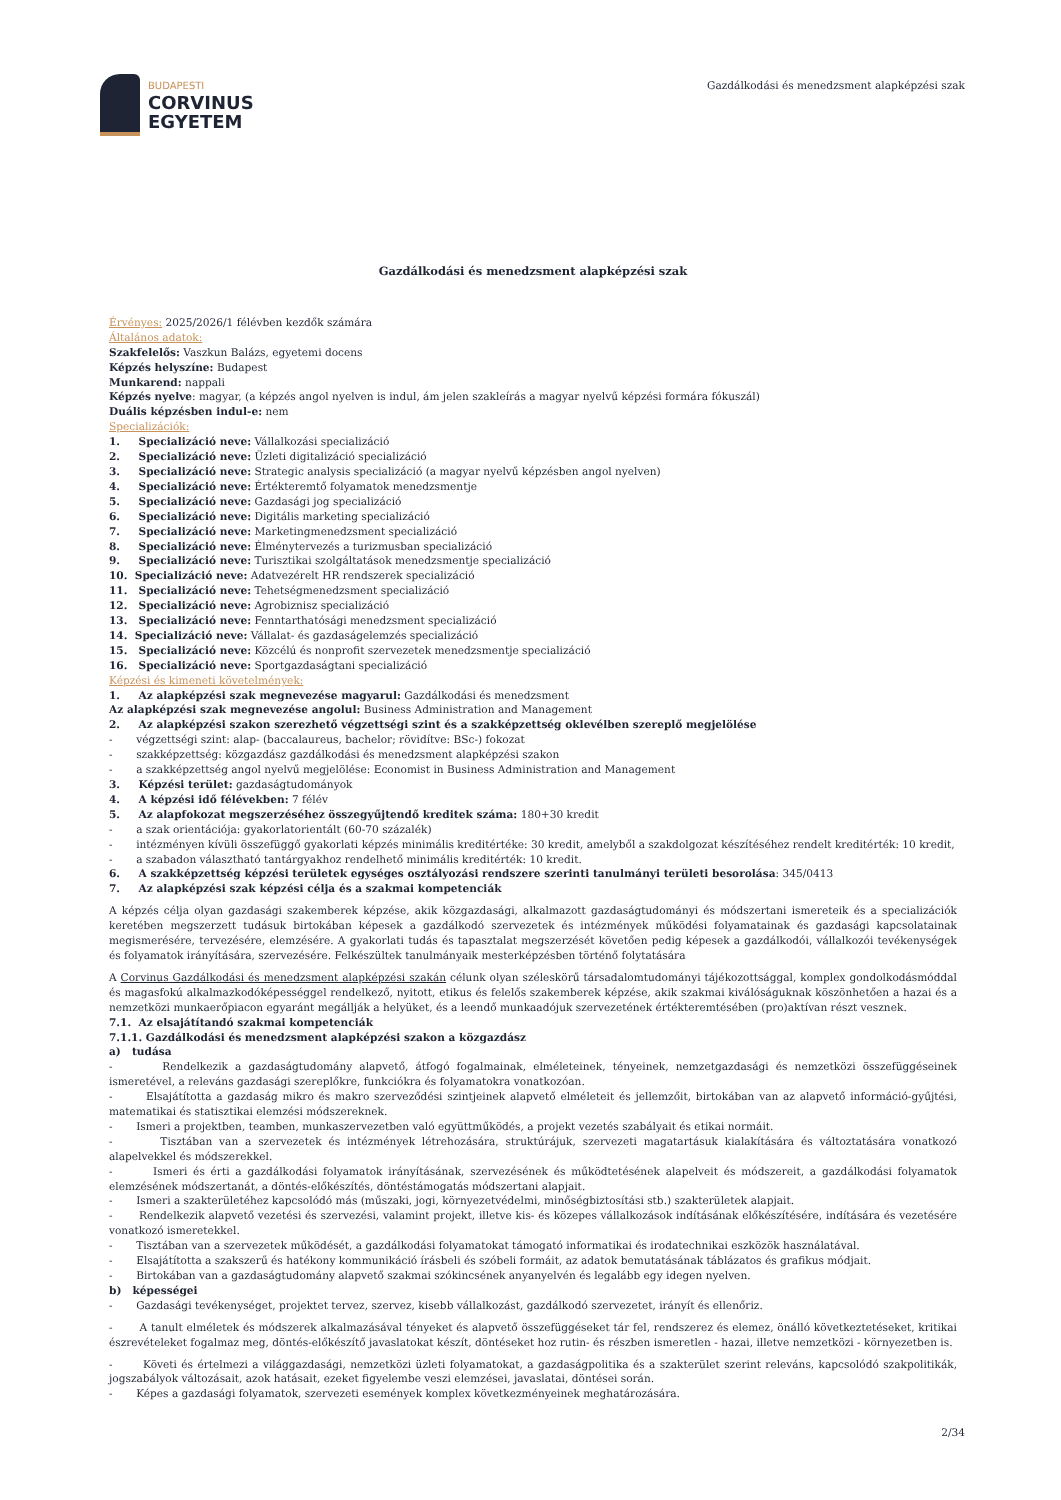BUDAPESTI
CORVINUS
EGYETEM
Gazdálkodási és menedzsment alapképzési szak
Gazdálkodási és menedzsment alapképzési szak
Érvényes: 2025/2026/1 félévben kezdők számára
Általános adatok:
Szakfelelős: Vaszkun Balázs, egyetemi docens
Képzés helyszíne: Budapest
Munkarend: nappali
Képzés nyelve: magyar, (a képzés angol nyelven is indul, ám jelen szakleírás a magyar nyelvű képzési formára fókuszál)
Duális képzésben indul-e: nem
Specializációk:
1. Specializáció neve: Vállalkozási specializáció
2. Specializáció neve: Üzleti digitalizáció specializáció
3. Specializáció neve: Strategic analysis specializáció (a magyar nyelvű képzésben angol nyelven)
4. Specializáció neve: Értékteremtő folyamatok menedzsmentje
5. Specializáció neve: Gazdasági jog specializáció
6. Specializáció neve: Digitális marketing specializáció
7. Specializáció neve: Marketingmenedzsment specializáció
8. Specializáció neve: Élménytervezés a turizmusban specializáció
9. Specializáció neve: Turisztikai szolgáltatások menedzsmentje specializáció
10. Specializáció neve: Adatvezérelt HR rendszerek specializáció
11. Specializáció neve: Tehetségmenedzsment specializáció
12. Specializáció neve: Agrobiznisz specializáció
13. Specializáció neve: Fenntarthatósági menedzsment specializáció
14. Specializáció neve: Vállalat- és gazdaságelemzés specializáció
15. Specializáció neve: Közcélú és nonprofit szervezetek menedzsmentje specializáció
16. Specializáció neve: Sportgazdaságtani specializáció
Képzési és kimeneti követelmények:
1. Az alapképzési szak megnevezése magyarul: Gazdálkodási és menedzsment
Az alapképzési szak megnevezése angolul: Business Administration and Management
2. Az alapképzési szakon szerezhető végzettségi szint és a szakképzettség oklevélben szereplő megjelölése
- végzettségi szint: alap- (baccalaureus, bachelor; rövidítve: BSc-) fokozat
- szakképzettség: közgazdász gazdálkodási és menedzsment alapképzési szakon
- a szakképzettség angol nyelvű megjelölése: Economist in Business Administration and Management
3. Képzési terület: gazdaságtudományok
4. A képzési idő félévekben: 7 félév
5. Az alapfokozat megszerzéséhez összegyűjtendő kreditek száma: 180+30 kredit
- a szak orientációja: gyakorlatorientált (60-70 százalék)
- intézményen kívüli összefüggő gyakorlati képzés minimális kreditértéke: 30 kredit, amelyből a szakdolgozat készítéséhez rendelt kreditérték: 10 kredit,
- a szabadon választható tantárgyakhoz rendelhető minimális kreditérték: 10 kredit.
6. A szakképzettség képzési területek egységes osztályozási rendszere szerinti tanulmányi területi besorolása: 345/0413
7. Az alapképzési szak képzési célja és a szakmai kompetenciák
A képzés célja olyan gazdasági szakemberek képzése, akik közgazdasági, alkalmazott gazdaságtudományi és módszertani ismereteik és a specializációk keretében megszerzett tudásuk birtokában képesek a gazdálkodó szervezetek és intézmények működési folyamatainak és gazdasági kapcsolatainak megismerésére, tervezésére, elemzésére. A gyakorlati tudás és tapasztalat megszerzését követően pedig képesek a gazdálkodói, vállalkozói tevékenységek és folyamatok irányítására, szervezésére. Felkészültek tanulmányaik mesterképzésben történő folytatására
A Corvinus Gazdálkodási és menedzsment alapképzési szakán célunk olyan széleskörű társadalomtudományi tájékozottsággal, komplex gondolkodásmóddal és magasfokú alkalmazkodóképességgel rendelkező, nyitott, etikus és felelős szakemberek képzése, akik szakmai kiválóságuknak köszönhetően a hazai és a nemzetközi munkaerőpiacon egyaránt megállják a helyüket, és a leendő munkaadójuk szervezetének értékteremtésében (pro)aktívan részt vesznek.
7.1. Az elsajátítandó szakmai kompetenciák
7.1.1. Gazdálkodási és menedzsment alapképzési szakon a közgazdász
a) tudása
- Rendelkezik a gazdaságtudomány alapvető, átfogó fogalmainak, elméleteinek, tényeinek, nemzetgazdasági és nemzetközi összefüggéseinek ismeretével, a releváns gazdasági szereplőkre, funkciókra és folyamatokra vonatkozóan.
- Elsajátította a gazdaság mikro és makro szerveződési szintjeinek alapvető elméleteit és jellemzőit, birtokában van az alapvető információ-gyűjtési, matematikai és statisztikai elemzési módszereknek.
- Ismeri a projektben, teamben, munkaszervezetben való együttműködés, a projekt vezetés szabályait és etikai normáit.
- Tisztában van a szervezetek és intézmények létrehozására, struktúrájuk, szervezeti magatartásuk kialakítására és változtatására vonatkozó alapelvekkel és módszerekkel.
- Ismeri és érti a gazdálkodási folyamatok irányításának, szervezésének és működtetésének alapelveit és módszereit, a gazdálkodási folyamatok elemzésének módszertanát, a döntés-előkészítés, döntéstámogatás módszertani alapjait.
- Ismeri a szakterületéhez kapcsolódó más (műszaki, jogi, környezetvédelmi, minőségbiztosítási stb.) szakterületek alapjait.
- Rendelkezik alapvető vezetési és szervezési, valamint projekt, illetve kis- és közepes vállalkozások indításának előkészítésére, indítására és vezetésére vonatkozó ismeretekkel.
- Tisztában van a szervezetek működését, a gazdálkodási folyamatokat támogató informatikai és irodatechnikai eszközök használatával.
- Elsajátította a szakszerű és hatékony kommunikáció írásbeli és szóbeli formáit, az adatok bemutatásának táblázatos és grafikus módjait.
- Birtokában van a gazdaságtudomány alapvető szakmai szókincsének anyanyelvén és legalább egy idegen nyelven.
b) képességei
- Gazdasági tevékenységet, projektet tervez, szervez, kisebb vállalkozást, gazdálkodó szervezetet, irányít és ellenőriz.
- A tanult elméletek és módszerek alkalmazásával tényeket és alapvető összefüggéseket tár fel, rendszerez és elemez, önálló következtetéseket, kritikai észrevételeket fogalmaz meg, döntés-előkészítő javaslatokat készít, döntéseket hoz rutin- és részben ismeretlen - hazai, illetve nemzetközi - környezetben is.
- Követi és értelmezi a világgazdasági, nemzetközi üzleti folyamatokat, a gazdaságpolitika és a szakterület szerint releváns, kapcsolódó szakpolitikák, jogszabályok változásait, azok hatásait, ezeket figyelembe veszi elemzései, javaslatai, döntései során.
- Képes a gazdasági folyamatok, szervezeti események komplex következményeinek meghatározására.
2/34